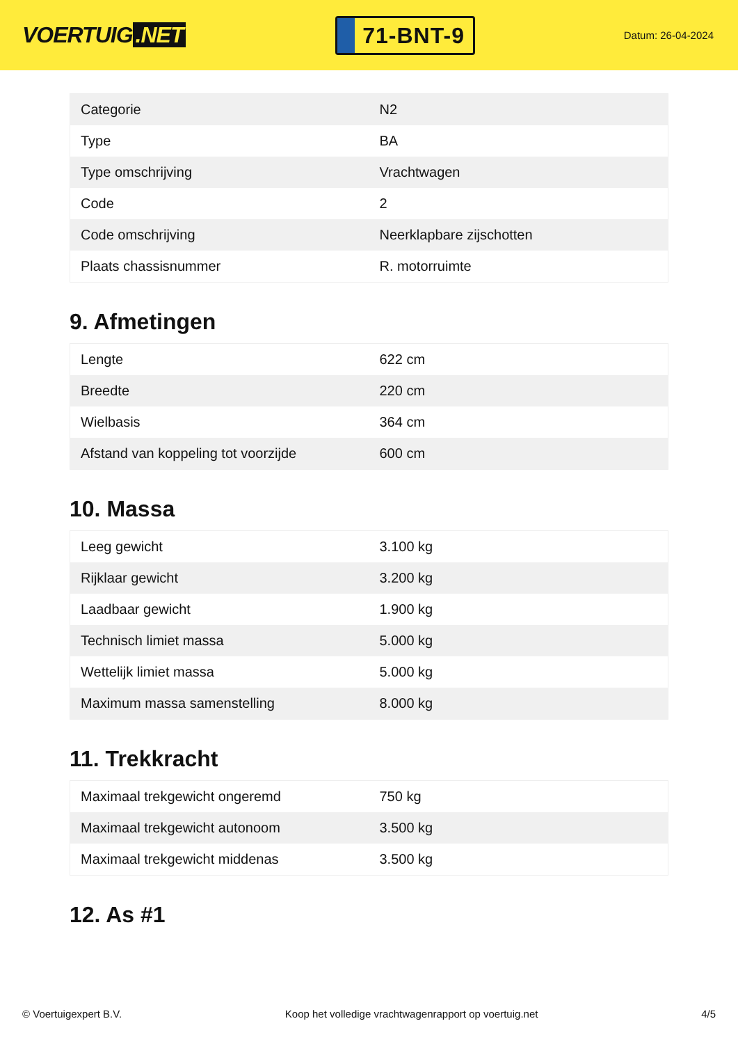VOERTUIG.NET
71-BNT-9
Datum: 26-04-2024
| Categorie | N2 |
| Type | BA |
| Type omschrijving | Vrachtwagen |
| Code | 2 |
| Code omschrijving | Neerklapbare zijschotten |
| Plaats chassisnummer | R. motorruimte |
9. Afmetingen
| Lengte | 622 cm |
| Breedte | 220 cm |
| Wielbasis | 364 cm |
| Afstand van koppeling tot voorzijde | 600 cm |
10. Massa
| Leeg gewicht | 3.100 kg |
| Rijklaar gewicht | 3.200 kg |
| Laadbaar gewicht | 1.900 kg |
| Technisch limiet massa | 5.000 kg |
| Wettelijk limiet massa | 5.000 kg |
| Maximum massa samenstelling | 8.000 kg |
11. Trekkracht
| Maximaal trekgewicht ongeremd | 750 kg |
| Maximaal trekgewicht autonoom | 3.500 kg |
| Maximaal trekgewicht middenas | 3.500 kg |
12. As #1
© Voertuigexpert B.V. Koop het volledige vrachtwagenrapport op voertuig.net 4/5